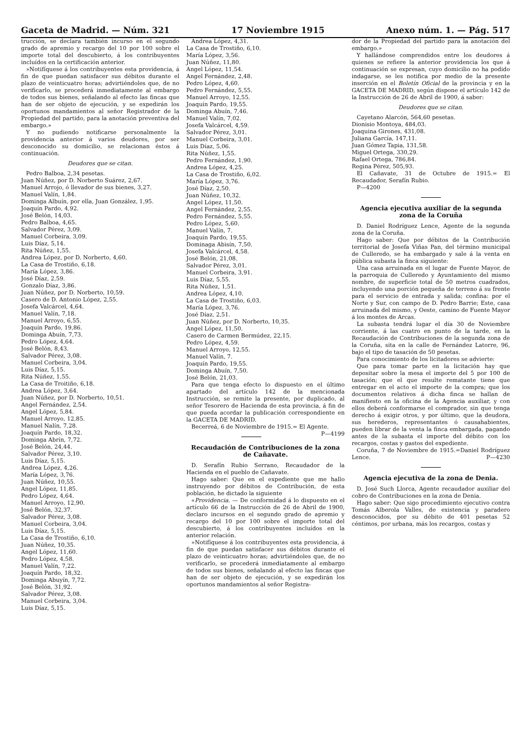Gaceta de Madrid. — Núm. 321 17 Noviembre 1915 Anexo núm. 1. — Pág. 517
trucción, se declara también incurso en el segundo grado de apremio y recargo del 10 por 100 sobre el importe total del descubierto, á los contribuyentes incluídos en la certificación anterior.
»Notifíquese á los contribuyentes esta providencia, á fin de que puedan satisfacer sus débitos durante el plazo de veinticuatro horas; advirtiéndoles que, de no verificarlo, se procederá inmediatamente al embargo de todos sus bienes, señalando al efecto las fincas que han de ser objeto de ejecución, y se expedirán los oportunos mandamientos al señor Registrador de la Propiedad del partido, para la anotación preventiva del embargo.»
Y no pudiendo notificarse personalmente la providencia anterior á varios deudores, por ser desconocido su domicilio, se relacionan éstos á continuación.
Deudores que se citan.
Pedro Balboa, 2,34 pesetas.
Juan Núñez, por D. Norberto Suárez, 2,67.
Manuel Arrojo, ó llevador de sus bienes, 3,27.
Manuel Valín, 1,84.
Dominga Albuín, por ella, Juan González, 1,95.
Joaquín Pardo, 4,92.
José Belón, 14,03.
Pedro Balboa, 4,65.
Salvador Pérez, 3,09.
Manuel Corbeira, 3,09.
Luis Díaz, 5,14.
Rita Núñez, 1,55.
Andrea López, por D. Norberto, 4,60.
La Casa de Trostiño, 6,18.
María López, 3,86.
José Díaz, 2,59.
Gonzalo Díaz, 3,86.
Juan Núñez, por D. Norberto, 10,59.
Casero de D. Antonio López, 2,55.
Josefa Valcárcel, 4,64.
Manuel Valín, 7,18.
Manuel Arroyo, 6,55.
Joaquín Pardo, 19,86.
Dominga Abuín, 7,73.
Pedro López, 4,64.
José Belón, 8,43.
Salvador Pérez, 3,08.
Manuel Corbeira, 3,04.
Luis Díaz, 5,15.
Rita Núñez, 1,55.
La Casa de Troitiño, 6,18.
Andrea López, 3,64.
Juan Núñez, por D. Norberto, 10,51.
Angel Fernández, 2,54.
Angel López, 5,84.
Manuel Arroyo, 12,85.
Manuel Nalín, 7,28.
Joaquín Pardo, 18,32.
Dominga Abrín, 7,72.
José Belón, 24,44.
Salvador Pérez, 3,10.
Luis Díaz, 5,15.
Andrea López, 4,26.
María López, 3,76.
Juan Núñez, 10,55.
Angel López, 11,85.
Pedro López, 4,64.
Manuel Arroyo, 12,90.
José Belón, 32,37.
Salvador Pérez, 3,08.
Manuel Corbeira, 3,04.
Luis Díaz, 5,15.
La Casa de Trostiño, 6,10.
Juan Núñez, 10,35.
Angel López, 11,60.
Pedro López, 4,58.
Manuel Valín, 7,22.
Joaquín Pardo, 18,32.
Dominga Abuyín, 7,72.
José Belón, 31,92.
Salvador Pérez, 3,08.
Manuel Corbeira, 3,04.
Luis Díaz, 5,15.
Andrea López, 4,31.
La Casa de Trostiño, 6,10.
María López, 3,56.
Juan Núñez, 11,80.
Angel López, 11,54.
Angel Fernández, 2,48.
Pedro López, 4,60.
Pedro Fernández, 5,55.
Manuel Arroyo, 12,55.
Joaquín Pardo, 19,55.
Dominga Abuín, 7,46.
Manuel Valín, 7,02.
Josefa Valcárcel, 4,59.
Salvador Pérez, 3,01.
Manuel Corbeira, 3,01.
Luis Díaz, 5,06.
Rita Núñez, 1,55.
Pedro Fernández, 1,90.
Andrea López, 4,25.
La Casa de Trostiño, 6,02.
María López, 3,76.
José Díaz, 2,50.
Juan Núñez, 10,32.
Angel López, 11,50.
Angel Fernández, 2,55.
Pedro Fernández, 5,55.
Pedro López, 5,60.
Manuel Valín, 7.
Joaquín Pardo, 19,55.
Dominaga Abisín, 7,50.
Josefa Valcárcel, 4,58.
José Belón, 21,08.
Salvador Pérez, 3,01.
Manuel Corbeira, 3,91.
Luis Díaz, 5,55.
Rita Núñez, 1,51.
Andrea López, 4,10.
La Casa de Trostiño, 6,03.
María López, 3,76.
José Díaz, 2,51.
Juan Núñez, por D. Norberto, 10,35.
Angel López, 11,50.
Casero de Carmen Bermúdez, 22,15.
Pedro López, 4,59.
Manuel Arroyo, 12,55.
Manuel Valín, 7.
Joaquín Pardo, 19,55.
Dominga Abuín, 7,50.
José Belón, 21,03.
Para que tenga efecto lo dispuesto en el último apartado del artículo 142 de la mencionada Instrucción, se remite la presente, por duplicado, al señor Tesorero de Hacienda de esta provincia, á fin de que pueda acordar la publicación correspondiente en la GACETA DE MADRID.
Becerreá, 6 de Noviembre de 1915.= El Agente. P—4199
Recaudación de Contribuciones de la zona de Cañavate.
D. Serafín Rubio Serrano, Recaudador de la Hacienda en el pueblo de Cañavate.
Hago saber: Que en el expediente que me hallo instruyendo por débitos de Contribución, de esta población, he dictado la siguiente
«Providencia. — De conformidad á lo dispuesto en el artículo 66 de la Instrucción de 26 de Abril de 1900, declaro incursos en el segundo grado de apremio y recargo del 10 por 100 sobre el importe total del descubierto, á los contribuyentes incluídos en la anterior relación.
»Notifíquese á los contribuyentes esta providencia, á fin de que puedan satisfacer sus débitos durante el plazo de veinticuatro horas; advirtiéndoles que, de no verificarlo, se procederá inmediatamente al embargo de todos sus bienes, señalando al efecto las fincas que han de ser objeto de ejecución, y se expedirán los oportunos mandamientos al señor Registra-
dor de la Propiedad del partido para la anotación del embargo.»
Y hallándose comprendidos entre los deudores á quienes se refiere la anterior providencia los que á continuación se expresan, cuyo domicilio no ha podido indagarse, se les notifica por medio de la presente inserción en el Boletín Oficial de la provincia y en la GACETA DE MADRID, según dispone el artículo 142 de la Instrucción de 26 de Abril de 1900, á saber:
Deudores que se citan.
Cayetano Alarcón, 564,60 pesetas.
Dionisio Montoya, 484,03.
Joaquina Girones, 431,08.
Juliana García, 147,11.
Juan Gómez Tapia, 131,58.
Miguel Ortega, 330,29.
Rafael Ortega, 786,84.
Regina Pérez, 505,93.
El Cañavate, 31 de Octubre de 1915.= El Recaudador, Serafín Rubio.
P—4200
Agencia ejecutiva auxiliar de la segunda zona de la Coruña
D. Daniel Rodríguez Lence, Agente de la segunda zona de la Coruña.
Hago saber: Que por débitos de la Contribución territorial de Josefa Viñas Pan, del término municipal de Culleredo, se ha embargado y sale á la venta en pública subasta la finca siguiente:
Una casa arruinada en el lugar de Fuente Mayor, de la parroquia de Culleredo y Ayuntamiento del mismo nombre, de superficie total de 50 metros cuadrados, incluyendo una porción pequeña de terreno á su frente para el servicio de entrada y salida; confina: por el Norte y Sur, con campo de D. Pedro Barrie; Este, casa arruinada del mismo, y Oeste, camino de Fuente Mayor á los montes de Arcas.
La subasta tendrá lugar el día 30 de Noviembre corriente, á las cuatro en punto de la tarde, en la Recaudación de Contribuciones de la segunda zona de la Coruña, sita en la calle de Fernández Latorre, 96, bajo el tipo de tasación de 50 pesetas.
Para conocimiento de los licitadores se advierte:
Que para tomar parte en la licitación hay que depositar sobre la mesa el importe del 5 por 100 de tasación; que el que resulte rematante tiene que entregar en el acto el importe de la compra; que los documentos relativos á dicha finca se hallan de manifiesto en la oficina de la Agencia auxiliar, y con ellos deberá conformarse el comprador, sin que tenga derecho á exigir otros, y por último, que la deudora, sus herederos, representantes ó causahabientes, pueden librar de la venta la finca embargada, pagando antes de la subasta el importe del débito con los recargos, costas y gastos del expediente.
Coruña, 7 de Noviembre de 1915.=Daniel Rodríguez Lence. P—4230
Agencia ejecutiva de la zona de Denia.
D. José Such Llorca, Agente recaudador auxiliar del cobro de Contribuciones en la zona de Denia.
Hago saber: Que sigo procedimiento ejecutivo contra Tomás Alberola Valles, de existencia y paradero desconocidos, por su débito de 401 pesetas 52 céntimos, por urbana, más los recargos, costas y